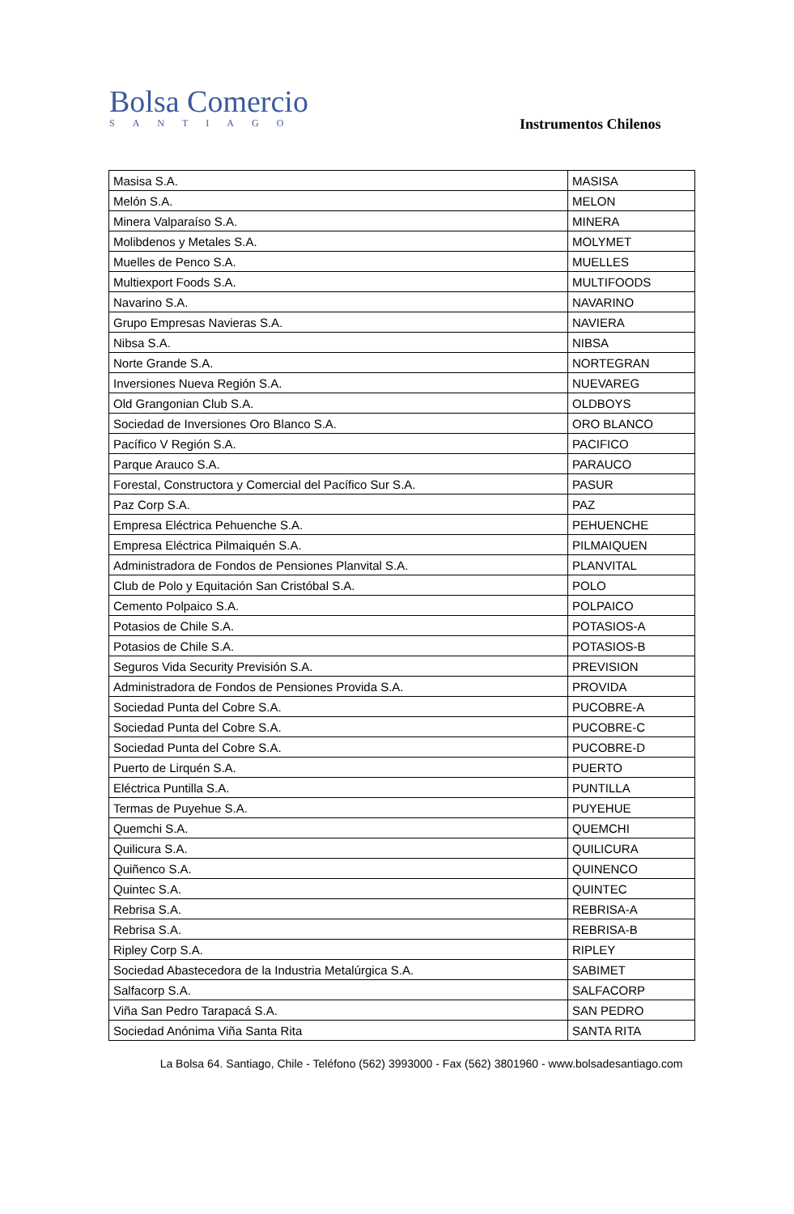Bolsa Comercio
SANTIAGO
Instrumentos Chilenos
| Masisa S.A. | MASISA |
| Melón S.A. | MELON |
| Minera Valparaíso S.A. | MINERA |
| Molibdenos y Metales S.A. | MOLYMET |
| Muelles de Penco S.A. | MUELLES |
| Multiexport Foods S.A. | MULTIFOODS |
| Navarino S.A. | NAVARINO |
| Grupo Empresas Navieras S.A. | NAVIERA |
| Nibsa S.A. | NIBSA |
| Norte Grande S.A. | NORTEGRAN |
| Inversiones Nueva Región S.A. | NUEVAREG |
| Old Grangonian Club S.A. | OLDBOYS |
| Sociedad de Inversiones Oro Blanco S.A. | ORO BLANCO |
| Pacífico V Región S.A. | PACIFICO |
| Parque Arauco S.A. | PARAUCO |
| Forestal, Constructora y Comercial del Pacífico Sur S.A. | PASUR |
| Paz Corp S.A. | PAZ |
| Empresa Eléctrica Pehuenche S.A. | PEHUENCHE |
| Empresa Eléctrica Pilmaiquén S.A. | PILMAIQUEN |
| Administradora de Fondos de Pensiones Planvital S.A. | PLANVITAL |
| Club de Polo y Equitación San Cristóbal S.A. | POLO |
| Cemento Polpaico S.A. | POLPAICO |
| Potasios de Chile S.A. | POTASIOS-A |
| Potasios de Chile S.A. | POTASIOS-B |
| Seguros Vida Security Previsión S.A. | PREVISION |
| Administradora de Fondos de Pensiones Provida S.A. | PROVIDA |
| Sociedad Punta del Cobre S.A. | PUCOBRE-A |
| Sociedad Punta del Cobre S.A. | PUCOBRE-C |
| Sociedad Punta del Cobre S.A. | PUCOBRE-D |
| Puerto de Lirquén S.A. | PUERTO |
| Eléctrica Puntilla S.A. | PUNTILLA |
| Termas de Puyehue S.A. | PUYEHUE |
| Quemchi S.A. | QUEMCHI |
| Quilicura S.A. | QUILICURA |
| Quiñenco S.A. | QUINENCO |
| Quintec S.A. | QUINTEC |
| Rebrisa S.A. | REBRISA-A |
| Rebrisa S.A. | REBRISA-B |
| Ripley Corp S.A. | RIPLEY |
| Sociedad Abastecedora de la Industria Metalúrgica S.A. | SABIMET |
| Salfacorp S.A. | SALFACORP |
| Viña San Pedro Tarapacá S.A. | SAN PEDRO |
| Sociedad Anónima Viña Santa Rita | SANTA RITA |
La Bolsa 64. Santiago, Chile - Teléfono (562) 3993000 - Fax (562) 3801960 - www.bolsadesantiago.com